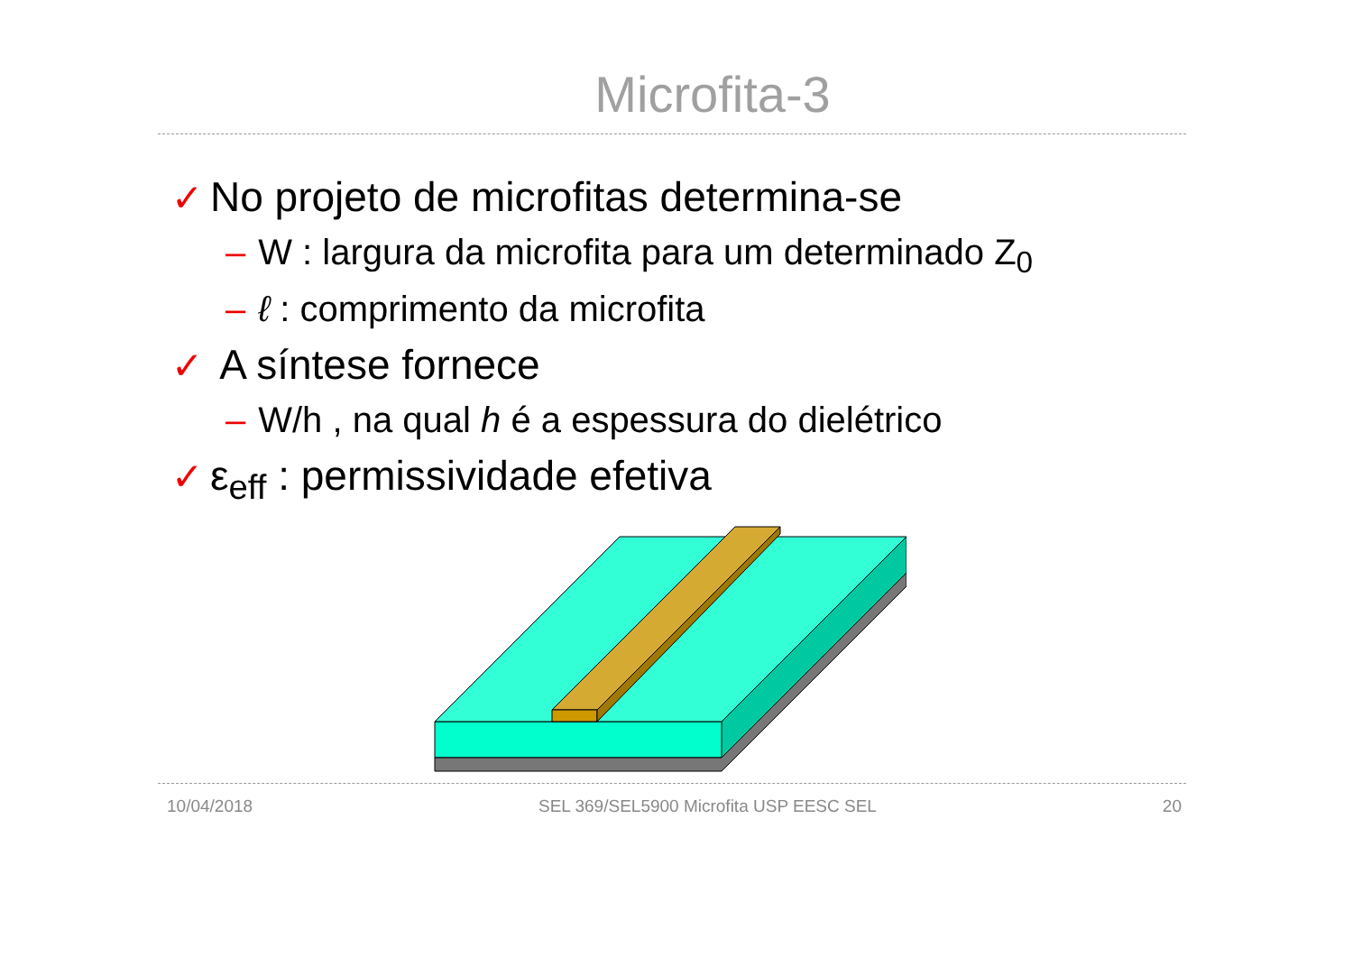Microfita-3
✓ No projeto de microfitas determina-se
– W : largura da microfita para um determinado Z<sub>0</sub>
– ℓ : comprimento da microfita
✓ A síntese fornece
– W/h , na qual h é a espessura do dielétrico
✓ ε<sub>eff</sub> : permissividade efetiva
10/04/2018 SEL 369/SEL5900 Microfita USP EESC SEL 20